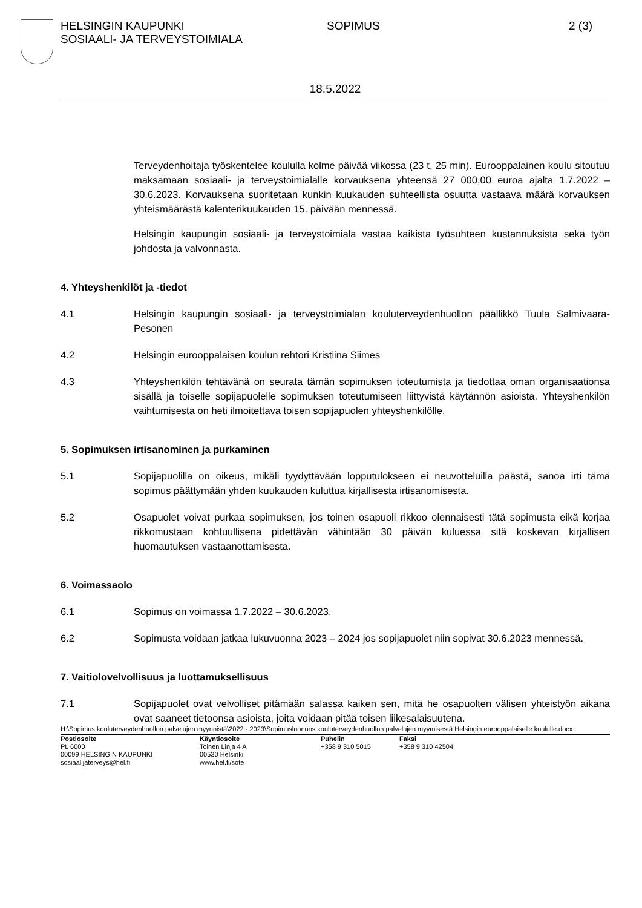HELSINGIN KAUPUNKI
SOSIAALI- JA TERVEYSTOIMIALA
SOPIMUS 2 (3)
18.5.2022
Terveydenhoitaja työskentelee koululla kolme päivää viikossa (23 t, 25 min). Eurooppalainen koulu sitoutuu maksamaan sosiaali- ja terveystoimialalle korvauksena yhteensä 27 000,00 euroa ajalta 1.7.2022 – 30.6.2023. Korvauksena suoritetaan kunkin kuukauden suhteellista osuutta vastaava määrä korvauksen yhteismäärästä kalenterikuukauden 15. päivään mennessä.
Helsingin kaupungin sosiaali- ja terveystoimiala vastaa kaikista työsuhteen kustannuksista sekä työn johdosta ja valvonnasta.
4. Yhteyshenkilöt ja -tiedot
4.1 Helsingin kaupungin sosiaali- ja terveystoimialan kouluterveydenhuollon päällikkö Tuula Salmivaara-Pesonen
4.2 Helsingin eurooppalaisen koulun rehtori Kristiina Siimes
4.3 Yhteyshenkilön tehtävänä on seurata tämän sopimuksen toteutumista ja tiedottaa oman organisaationsa sisällä ja toiselle sopijapuolelle sopimuksen toteutumiseen liittyvistä käytännön asioista. Yhteyshenkilön vaihtumisesta on heti ilmoitettava toisen sopijapuolen yhteyshenkilölle.
5. Sopimuksen irtisanominen ja purkaminen
5.1 Sopijapuolilla on oikeus, mikäli tyydyttävään lopputulokseen ei neuvotteluilla päästä, sanoa irti tämä sopimus päättymään yhden kuukauden kuluttua kirjallisesta irtisanomisesta.
5.2 Osapuolet voivat purkaa sopimuksen, jos toinen osapuoli rikkoo olennaisesti tätä sopimusta eikä korjaa rikkomustaan kohtuullisena pidettävän vähintään 30 päivän kuluessa sitä koskevan kirjallisen huomautuksen vastaanottamisesta.
6. Voimassaolo
6.1 Sopimus on voimassa 1.7.2022 – 30.6.2023.
6.2 Sopimusta voidaan jatkaa lukuvuonna 2023 – 2024 jos sopijapuolet niin sopivat 30.6.2023 mennessä.
7. Vaitiolovelvollisuus ja luottamuksellisuus
7.1 Sopijapuolet ovat velvolliset pitämään salassa kaiken sen, mitä he osapuolten välisen yhteistyön aikana ovat saaneet tietoonsa asioista, joita voidaan pitää toisen liikesalaisuutena.
H:\Sopimus kouluterveydenhuollon palvelujen myynnistä\2022 - 2023\Sopimusluonnos kouluterveydenhuollon palvelujen myymisestä Helsingin eurooppalaiselle koululle.docx
Postiosoite
PL 6000
00099 HELSINGIN KAUPUNKI
sosiaalijaterveys@hel.fi
Käyntiosoite
Toinen Linja 4 A
00530 Helsinki
www.hel.fi/sote
Puhelin
+358 9 310 5015
Faksi
+358 9 310 42504